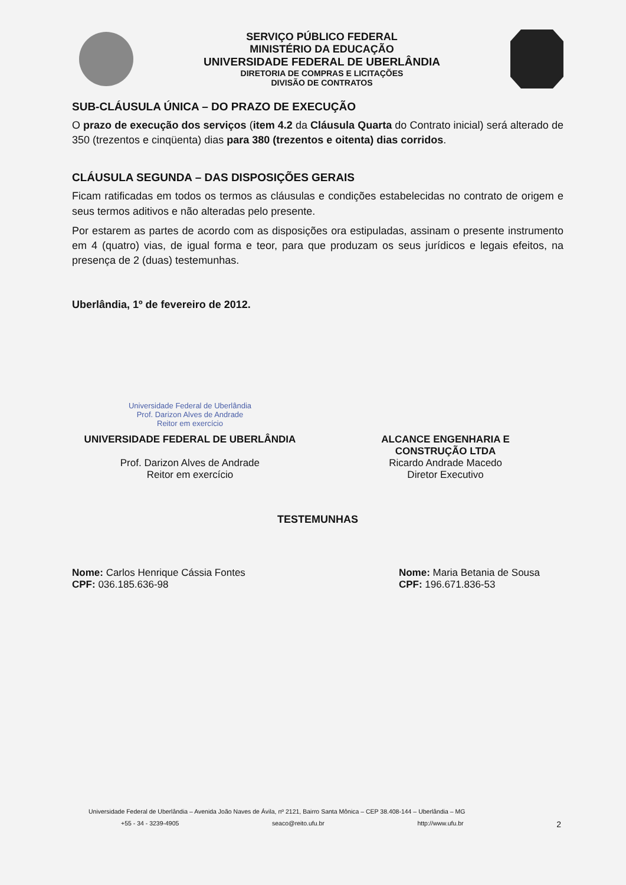SERVIÇO PÚBLICO FEDERAL
MINISTÉRIO DA EDUCAÇÃO
UNIVERSIDADE FEDERAL DE UBERLÂNDIA
DIRETORIA DE COMPRAS E LICITAÇÕES
DIVISÃO DE CONTRATOS
SUB-CLÁUSULA ÚNICA – DO PRAZO DE EXECUÇÃO
O prazo de execução dos serviços (item 4.2 da Cláusula Quarta do Contrato inicial) será alterado de 350 (trezentos e cinqüenta) dias para 380 (trezentos e oitenta) dias corridos.
CLÁUSULA SEGUNDA – DAS DISPOSIÇÕES GERAIS
Ficam ratificadas em todos os termos as cláusulas e condições estabelecidas no contrato de origem e seus termos aditivos e não alteradas pelo presente.
Por estarem as partes de acordo com as disposições ora estipuladas, assinam o presente instrumento em 4 (quatro) vias, de igual forma e teor, para que produzam os seus jurídicos e legais efeitos, na presença de 2 (duas) testemunhas.
Uberlândia, 1º de fevereiro de 2012.
Universidade Federal de Uberlândia
Prof. Darizon Alves de Andrade
Reitor em exercício
UNIVERSIDADE FEDERAL DE UBERLÂNDIA
Prof. Darizon Alves de Andrade
Reitor em exercício
ALCANCE ENGENHARIA E
CONSTRUÇÃO LTDA
Ricardo Andrade Macedo
Diretor Executivo
TESTEMUNHAS
Nome: Carlos Henrique Cássia Fontes
CPF: 036.185.636-98
Nome: Maria Betania de Sousa
CPF: 196.671.836-53
Universidade Federal de Uberlândia – Avenida João Naves de Ávila, nº 2121, Bairro Santa Mônica – CEP 38.408-144 – Uberlândia – MG
+55 - 34 - 3239-4905 seaco@reito.ufu.br http://www.ufu.br 2